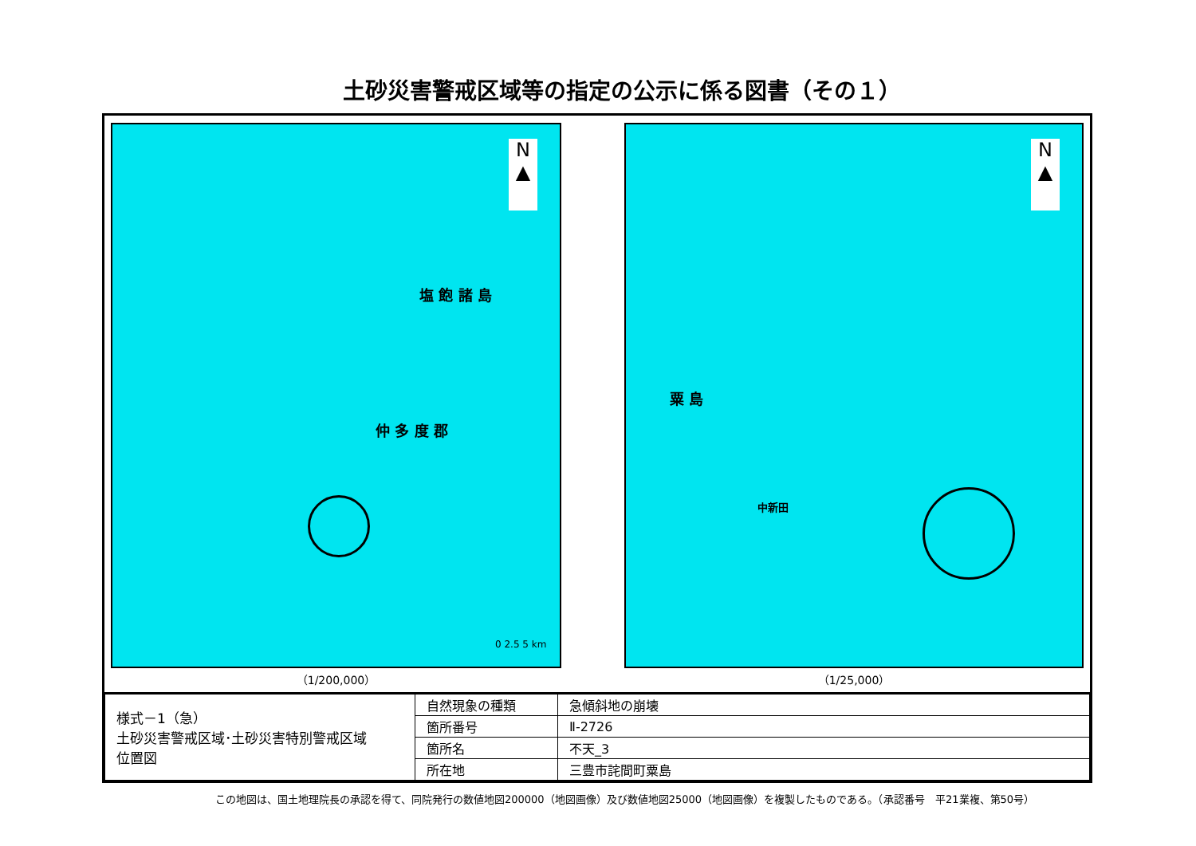土砂災害警戒区域等の指定の公示に係る図書（その１）
N
▲
塩 飽 諸 島
仲 多 度 郡
0 2.5 5 km
（1/200,000）
N
▲
粟 島
中新田
（1/25,000）
| 様式－1（急） 土砂災害警戒区域･土砂災害特別警戒区域 位置図 | 自然現象の種類 | 急傾斜地の崩壊 |
| | 箇所番号 | Ⅱ-2726 |
| | 箇所名 | 不天_3 |
| | 所在地 | 三豊市詫間町粟島 |
この地図は、国土地理院長の承認を得て、同院発行の数値地図200000（地図画像）及び数値地図25000（地図画像）を複製したものである。（承認番号　平21業複、第50号）